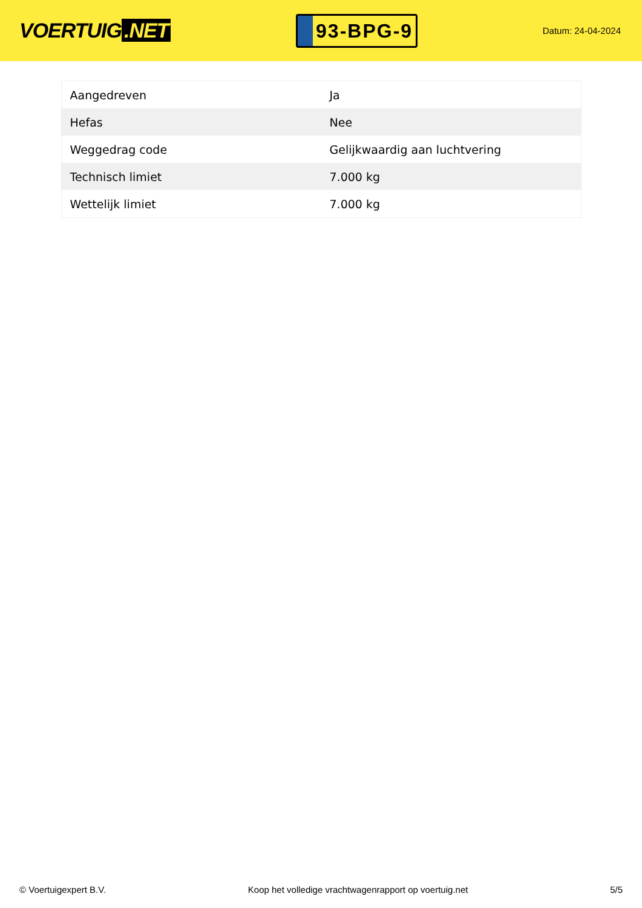VOERTUIG.NET
93-BPG-9
Datum: 24-04-2024
| Aangedreven | Ja |
| Hefas | Nee |
| Weggedrag code | Gelijkwaardig aan luchtvering |
| Technisch limiet | 7.000 kg |
| Wettelijk limiet | 7.000 kg |
© Voertuigexpert B.V. Koop het volledige vrachtwagenrapport op voertuig.net 5/5